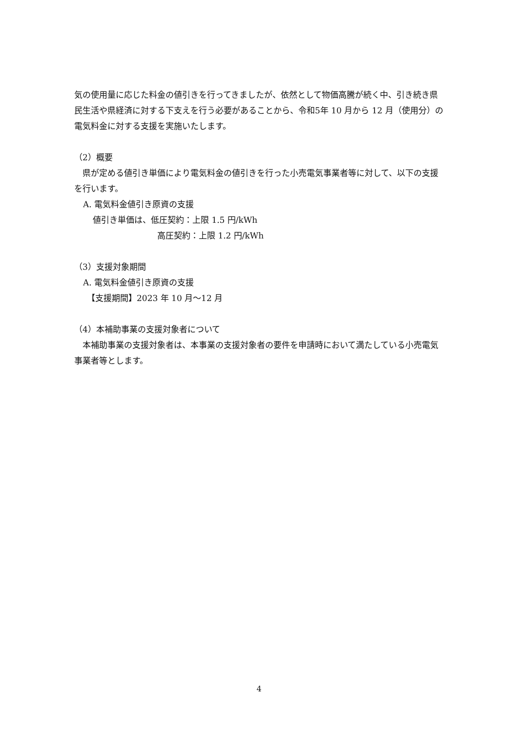気の使用量に応じた料金の値引きを行ってきましたが、依然として物価高騰が続く中、引き続き県民生活や県経済に対する下支えを行う必要があることから、令和5年 10 月から 12 月（使用分）の電気料金に対する支援を実施いたします。
（2）概要
　県が定める値引き単価により電気料金の値引きを行った小売電気事業者等に対して、以下の支援を行います。
A. 電気料金値引き原資の支援
値引き単価は、低圧契約：上限 1.5 円/kWh
高圧契約：上限 1.2 円/kWh
（3）支援対象期間
A. 電気料金値引き原資の支援
【支援期間】2023 年 10 月～12 月
（4）本補助事業の支援対象者について
　本補助事業の支援対象者は、本事業の支援対象者の要件を申請時において満たしている小売電気事業者等とします。
4